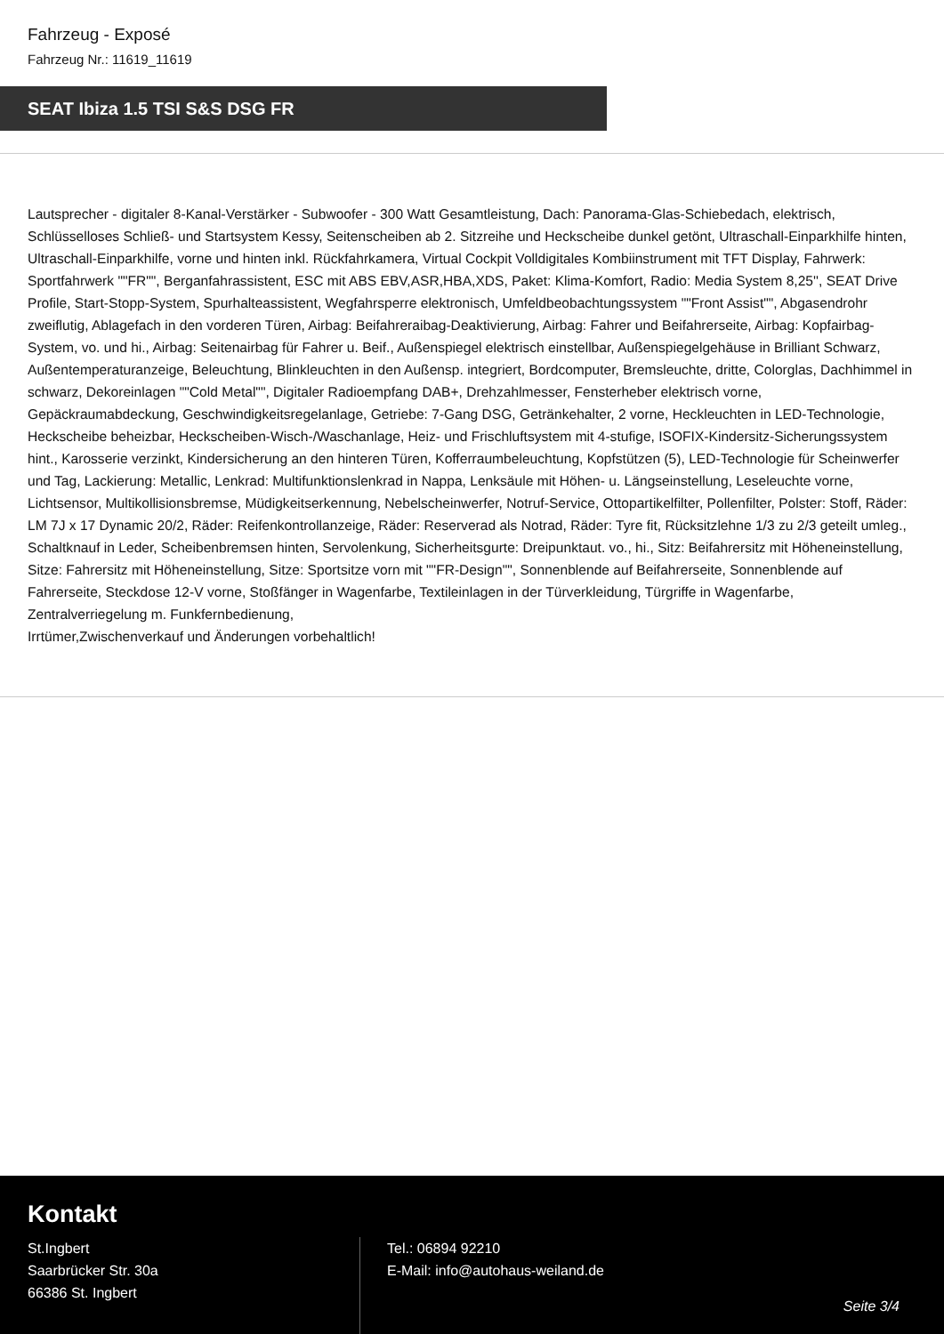Fahrzeug - Exposé
Fahrzeug Nr.: 11619_11619
SEAT Ibiza 1.5 TSI S&S DSG FR
Lautsprecher - digitaler 8-Kanal-Verstärker - Subwoofer - 300 Watt Gesamtleistung, Dach: Panorama-Glas-Schiebedach, elektrisch, Schlüsselloses Schließ- und Startsystem Kessy, Seitenscheiben ab 2. Sitzreihe und Heckscheibe dunkel getönt, Ultraschall-Einparkhilfe hinten, Ultraschall-Einparkhilfe, vorne und hinten inkl. Rückfahrkamera, Virtual Cockpit Volldigitales Kombiinstrument mit TFT Display, Fahrwerk: Sportfahrwerk ""FR"", Berganfahrassistent, ESC mit ABS EBV,ASR,HBA,XDS, Paket: Klima-Komfort, Radio: Media System 8,25'', SEAT Drive Profile, Start-Stopp-System, Spurhalteassistent, Wegfahrsperre elektronisch, Umfeldbeobachtungssystem ""Front Assist"", Abgasendrohr zweiflutig, Ablagefach in den vorderen Türen, Airbag: Beifahreraibag-Deaktivierung, Airbag: Fahrer und Beifahrerseite, Airbag: Kopfairbag-System, vo. und hi., Airbag: Seitenairbag für Fahrer u. Beif., Außenspiegel elektrisch einstellbar, Außenspiegelgehäuse in Brilliant Schwarz, Außentemperaturanzeige, Beleuchtung, Blinkleuchten in den Außensp. integriert, Bordcomputer, Bremsleuchte, dritte, Colorglas, Dachhimmel in schwarz, Dekoreinlagen ""Cold Metal"", Digitaler Radioempfang DAB+, Drehzahlmesser, Fensterheber elektrisch vorne, Gepäckraumabdeckung, Geschwindigkeitsregelanlage, Getriebe: 7-Gang DSG, Getränkehalter, 2 vorne, Heckleuchten in LED-Technologie, Heckscheibe beheizbar, Heckscheiben-Wisch-/Waschanlage, Heiz- und Frischluftsystem mit 4-stufige, ISOFIX-Kindersitz-Sicherungssystem hint., Karosserie verzinkt, Kindersicherung an den hinteren Türen, Kofferraumbeleuchtung, Kopfstützen (5), LED-Technologie für Scheinwerfer und Tag, Lackierung: Metallic, Lenkrad: Multifunktionslenkrad in Nappa, Lenksäule mit Höhen- u. Längseinstellung, Leseleuchte vorne, Lichtsensor, Multikollisionsbremse, Müdigkeitserkennung, Nebelscheinwerfer, Notruf-Service, Ottopartikelfilter, Pollenfilter, Polster: Stoff, Räder: LM 7J x 17 Dynamic 20/2, Räder: Reifenkontrollanzeige, Räder: Reserverad als Notrad, Räder: Tyre fit, Rücksitzlehne 1/3 zu 2/3 geteilt umleg., Schaltknauf in Leder, Scheibenbremsen hinten, Servolenkung, Sicherheitsgurte: Dreipunktaut. vo., hi., Sitz: Beifahrersitz mit Höheneinstellung, Sitze: Fahrersitz mit Höheneinstellung, Sitze: Sportsitze vorn mit ""FR-Design"", Sonnenblende auf Beifahrerseite, Sonnenblende auf Fahrerseite, Steckdose 12-V vorne, Stoßfänger in Wagenfarbe, Textileinlagen in der Türverkleidung, Türgriffe in Wagenfarbe, Zentralverriegelung m. Funkfernbedienung,
Irrtümer,Zwischenverkauf und Änderungen vorbehaltlich!
Kontakt
St.Ingbert
Saarbrücker Str. 30a
66386 St. Ingbert
Tel.: 06894 92210
E-Mail: info@autohaus-weiland.de
Seite 3/4